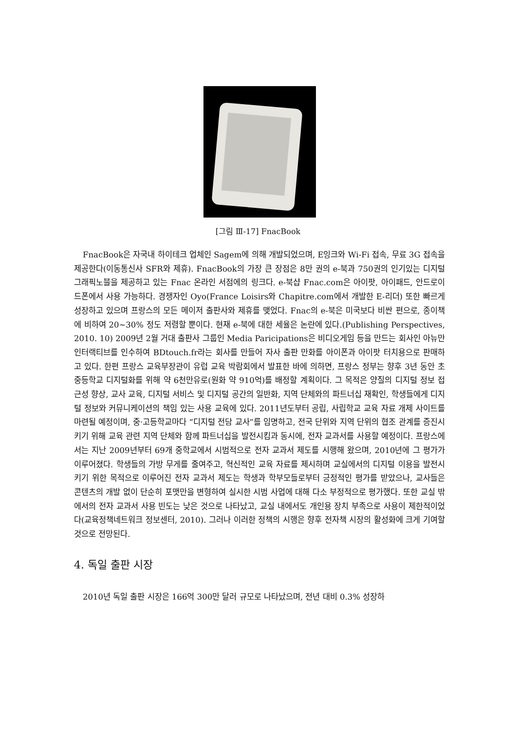[그림 Ⅲ-17] FnacBook
FnacBook은 자국내 하이테크 업체인 Sagem에 의해 개발되었으며, E잉크와 Wi-Fi 접속, 무료 3G 접속을 제공한다(이동통신사 SFR와 제휴). FnacBook의 가장 큰 장점은 8만 권의 e-북과 750권의 인기있는 디지털 그래픽노블을 제공하고 있는 Fnac 온라인 서점에의 링크다. e-북샵 Fnac.com은 아이팟, 아이패드, 안드로이드폰에서 사용 가능하다. 경쟁자인 Oyo(France Loisirs와 Chapitre.com에서 개발한 E-리더) 또한 빠르게 성장하고 있으며 프랑스의 모든 메이저 출판사와 제휴를 맺었다. Fnac의 e-북은 미국보다 비싼 편으로, 종이책에 비하여 20~30% 정도 저렴할 뿐이다. 현재 e-북에 대한 세율은 논란에 있다.(Publishing Perspectives, 2010. 10) 2009년 2월 거대 출판사 그룹인 Media Paricipations은 비디오게임 등을 만드는 회사인 아뉴만 인터랙티브를 인수하여 BDtouch.fr라는 회사를 만들어 자사 출판 만화를 아이폰과 아이팟 터치용으로 판매하고 있다. 한편 프랑스 교육부장관이 유럽 교육 박람회에서 발표한 바에 의하면, 프랑스 정부는 향후 3년 동안 초중등학교 디지털화를 위해 약 6천만유로(원화 약 910억)를 배정할 계획이다. 그 목적은 양질의 디지털 정보 접근성 향상, 교사 교육, 디지털 서비스 및 디지털 공간의 일반화, 지역 단체와의 파트너십 재확인, 학생들에게 디지털 정보와 커뮤니케이션의 책임 있는 사용 교육에 있다. 2011년도부터 공립, 사립학교 교육 자료 개제 사이트를 마련될 예정이며, 중·고등학교마다 “디지털 전담 교사”를 임명하고, 전국 단위와 지역 단위의 협조 관계를 증진시키기 위해 교육 관련 지역 단체와 함께 파트너십을 발전시킴과 동시에, 전자 교과서를 사용할 예정이다. 프랑스에서는 지난 2009년부터 69개 중학교에서 시범적으로 전자 교과서 제도를 시행해 왔으며, 2010년에 그 평가가 이루어졌다. 학생들의 가방 무게를 줄여주고, 혁신적인 교육 자료를 제시하며 교실에서의 디지털 이용을 발전시키기 위한 목적으로 이루어진 전자 교과서 제도는 학생과 학부모들로부터 긍정적인 평가를 받았으나, 교사들은 콘텐츠의 개발 없이 단순히 포맷만을 변형하여 실시한 시범 사업에 대해 다소 부정적으로 평가했다. 또한 교실 밖에서의 전자 교과서 사용 빈도는 낮은 것으로 나타났고, 교실 내에서도 개인용 장치 부족으로 사용이 제한적이었다(교육정책네트워크 정보센터, 2010). 그러나 이러한 정책의 시행은 향후 전자책 시장의 활성화에 크게 기여할 것으로 전망된다.
4. 독일 출판 시장
2010년 독일 출판 시장은 166억 300만 달러 규모로 나타났으며, 전년 대비 0.3% 성장하